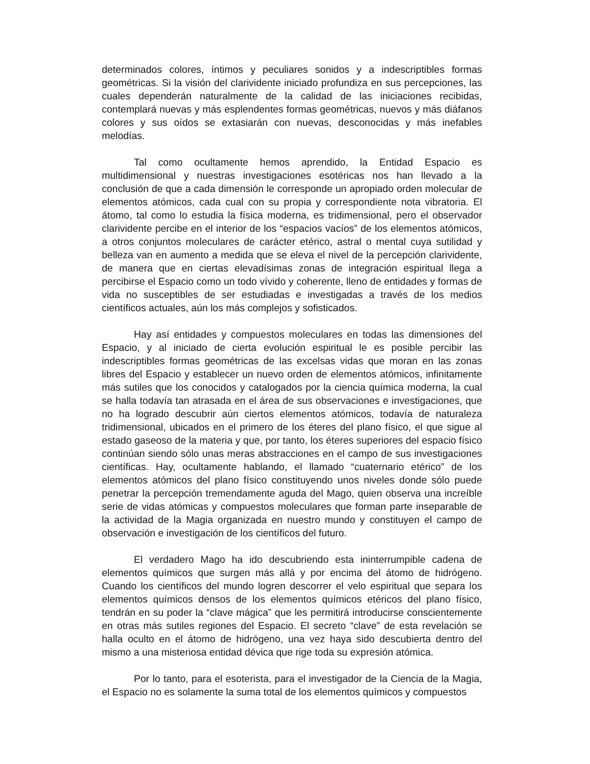determinados colores, íntimos y peculiares sonidos y a indescriptibles formas geométricas. Si la visión del clarividente iniciado profundiza en sus percepciones, las cuales dependerán naturalmente de la calidad de las iniciaciones recibidas, contemplará nuevas y más esplendentes formas geométricas, nuevos y más diáfanos colores y sus oídos se extasiarán con nuevas, desconocidas y más inefables melodías.
Tal como ocultamente hemos aprendido, la Entidad Espacio es multidimensional y nuestras investigaciones esotéricas nos han llevado a la conclusión de que a cada dimensión le corresponde un apropiado orden molecular de elementos atómicos, cada cual con su propia y correspondiente nota vibratoria. El átomo, tal como lo estudia la física moderna, es tridimensional, pero el observador clarividente percibe en el interior de los “espacios vacíos” de los elementos atómicos, a otros conjuntos moleculares de carácter etérico, astral o mental cuya sutilidad y belleza van en aumento a medida que se eleva el nivel de la percepción clarividente, de manera que en ciertas elevadísimas zonas de integración espiritual llega a percibirse el Espacio como un todo vívido y coherente, lleno de entidades y formas de vida no susceptibles de ser estudiadas e investigadas a través de los medios científicos actuales, aún los más complejos y sofisticados.
Hay así entidades y compuestos moleculares en todas las dimensiones del Espacio, y al iniciado de cierta evolución espiritual le es posible percibir las indescriptibles formas geométricas de las excelsas vidas que moran en las zonas libres del Espacio y establecer un nuevo orden de elementos atómicos, infinitamente más sutiles que los conocidos y catalogados por la ciencia química moderna, la cual se halla todavía tan atrasada en el área de sus observaciones e investigaciones, que no ha logrado descubrir aún ciertos elementos atómicos, todavía de naturaleza tridimensional, ubicados en el primero de los éteres del plano físico, el que sigue al estado gaseoso de la materia y que, por tanto, los éteres superiores del espacio físico continúan siendo sólo unas meras abstracciones en el campo de sus investigaciones científicas. Hay, ocultamente hablando, el llamado “cuaternario etérico” de los elementos atómicos del plano físico constituyendo unos niveles donde sólo puede penetrar la percepción tremendamente aguda del Mago, quien observa una increíble serie de vidas atómicas y compuestos moleculares que forman parte inseparable de la actividad de la Magia organizada en nuestro mundo y constituyen el campo de observación e investigación de los científicos del futuro.
El verdadero Mago ha ido descubriendo esta ininterrumpible cadena de elementos químicos que surgen más allá y por encima del átomo de hidrógeno. Cuando los científicos del mundo logren descorrer el velo espiritual que separa los elementos químicos densos de los elementos químicos etéricos del plano físico, tendrán en su poder la “clave mágica” que les permitirá introducirse conscientemente en otras más sutiles regiones del Espacio. El secreto “clave” de esta revelación se halla oculto en el átomo de hidrógeno, una vez haya sido descubierta dentro del mismo a una misteriosa entidad dévica que rige toda su expresión atómica.
Por lo tanto, para el esoterista, para el investigador de la Ciencia de la Magia, el Espacio no es solamente la suma total de los elementos químicos y compuestos